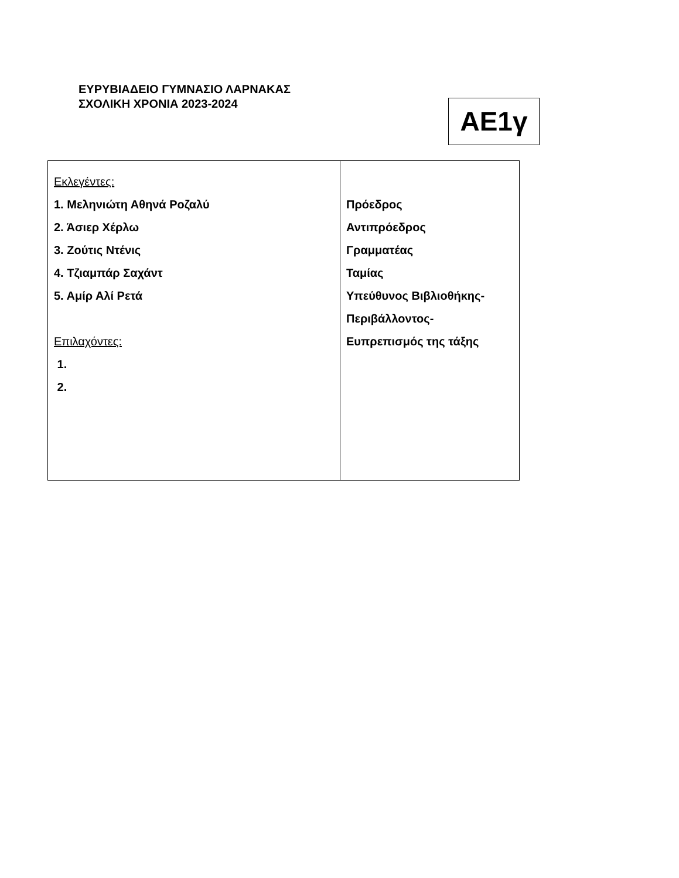ΕΥΡΥΒΙΑΔΕΙΟ ΓΥΜΝΑΣΙΟ ΛΑΡΝΑΚΑΣ
ΣΧΟΛΙΚΗ ΧΡΟΝΙΑ 2023-2024
ΑΕ1γ
| Εκλεγέντες: 1. Μεληνιώτη Αθηνά Ροζαλύ 2. Άσιερ Χέρλω 3. Ζούτις Ντένις 4. Τζιαμπάρ Σαχάντ 5. Αμίρ Αλί Ρετά Επιλαχόντες: 1. 2. | Πρόεδρος Αντιπρόεδρος Γραμματέας Ταμίας Υπεύθυνος Βιβλιοθήκης- Περιβάλλοντος- Ευπρεπισμός της τάξης |